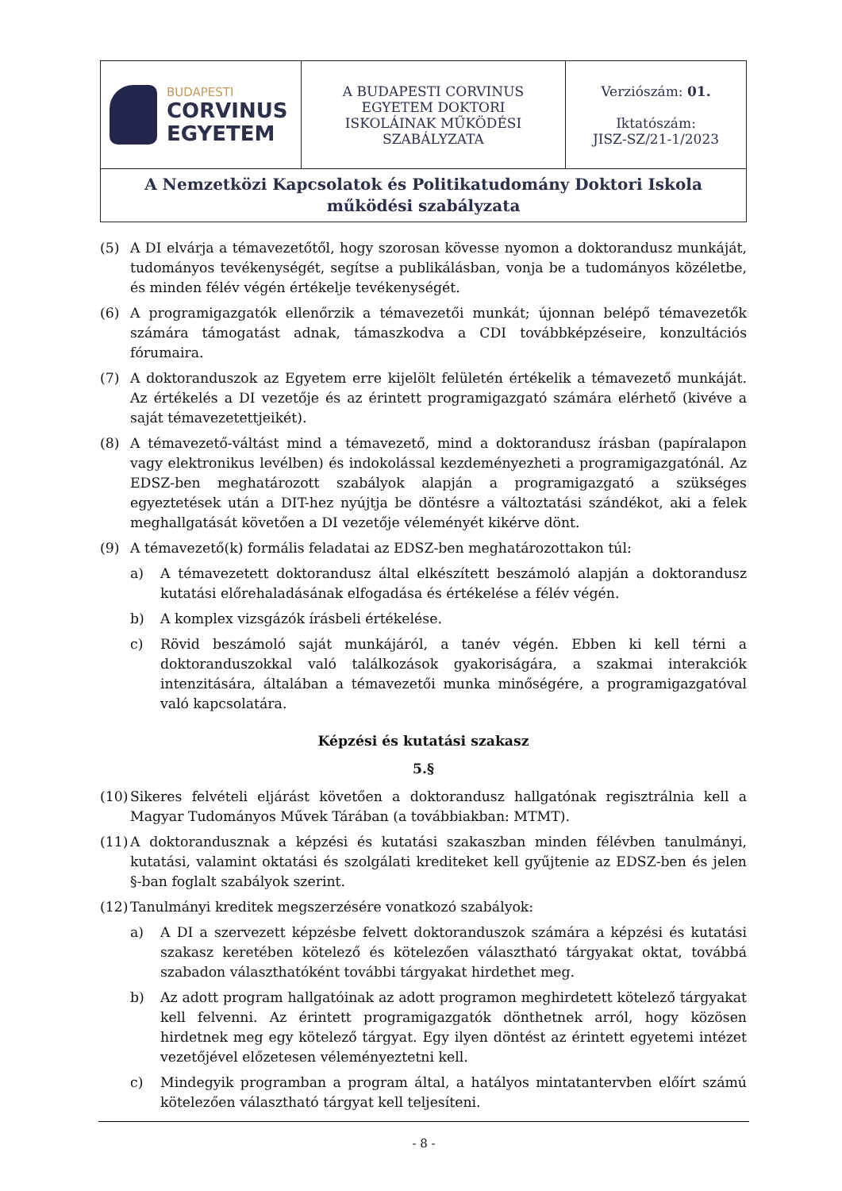| BUDAPESTI CORVINUS EGYETEM | A BUDAPESTI CORVINUS EGYETEM DOKTORI ISKOLÁINAK MŰKÖDÉSI SZABÁLYZATA | Verziószám: 01. Iktatószám: JISZ-SZ/21-1/2023 |
| A Nemzetközi Kapcsolatok és Politikatudomány Doktori Iskola működési szabályzata | | |
(5) A DI elvárja a témavezetőtől, hogy szorosan kövesse nyomon a doktorandusz munkáját, tudományos tevékenységét, segítse a publikálásban, vonja be a tudományos közéletbe, és minden félév végén értékelje tevékenységét.
(6) A programigazgatók ellenőrzik a témavezetői munkát; újonnan belépő témavezetők számára támogatást adnak, támaszkodva a CDI továbbképzéseire, konzultációs fórumaira.
(7) A doktoranduszok az Egyetem erre kijelölt felületén értékelik a témavezető munkáját. Az értékelés a DI vezetője és az érintett programigazgató számára elérhető (kivéve a saját témavezetettjeikét).
(8) A témavezető-váltást mind a témavezető, mind a doktorandusz írásban (papíralapon vagy elektronikus levélben) és indokolással kezdeményezheti a programigazgatónál. Az EDSZ-ben meghatározott szabályok alapján a programigazgató a szükséges egyeztetések után a DIT-hez nyújtja be döntésre a változtatási szándékot, aki a felek meghallgatását követően a DI vezetője véleményét kikérve dönt.
(9) A témavezető(k) formális feladatai az EDSZ-ben meghatározottakon túl:
a) A témavezetett doktorandusz által elkészített beszámoló alapján a doktorandusz kutatási előrehaladásának elfogadása és értékelése a félév végén.
b) A komplex vizsgázók írásbeli értékelése.
c) Rövid beszámoló saját munkájáról, a tanév végén. Ebben ki kell térni a doktoranduszokkal való találkozások gyakoriságára, a szakmai interakciók intenzitására, általában a témavezetői munka minőségére, a programigazgatóval való kapcsolatára.
Képzési és kutatási szakasz
5.§
(10) Sikeres felvételi eljárást követően a doktorandusz hallgatónak regisztrálnia kell a Magyar Tudományos Művek Tárában (a továbbiakban: MTMT).
(11) A doktorandusznak a képzési és kutatási szakaszban minden félévben tanulmányi, kutatási, valamint oktatási és szolgálati krediteket kell gyűjtenie az EDSZ-ben és jelen §-ban foglalt szabályok szerint.
(12) Tanulmányi kreditek megszerzésére vonatkozó szabályok:
a) A DI a szervezett képzésbe felvett doktoranduszok számára a képzési és kutatási szakasz keretében kötelező és kötelezően választható tárgyakat oktat, továbbá szabadon választhatóként további tárgyakat hirdethet meg.
b) Az adott program hallgatóinak az adott programon meghirdetett kötelező tárgyakat kell felvenni. Az érintett programigazgatók dönthetnek arról, hogy közösen hirdetnek meg egy kötelező tárgyat. Egy ilyen döntést az érintett egyetemi intézet vezetőjével előzetesen véleményeztetni kell.
c) Mindegyik programban a program által, a hatályos mintatantervben előírt számú kötelezően választható tárgyat kell teljesíteni.
- 8 -